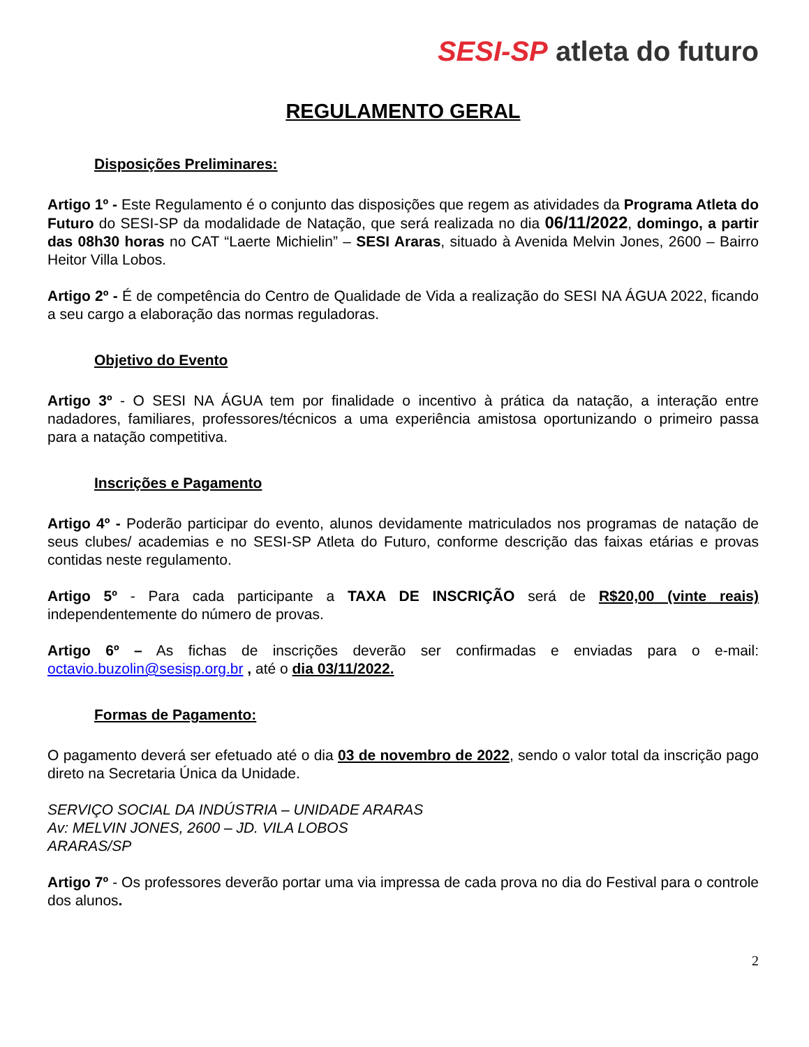SESI-SP atleta do futuro
REGULAMENTO GERAL
Disposições Preliminares:
Artigo 1º - Este Regulamento é o conjunto das disposições que regem as atividades da Programa Atleta do Futuro do SESI-SP da modalidade de Natação, que será realizada no dia 06/11/2022, domingo, a partir das 08h30 horas no CAT “Laerte Michielin” – SESI Araras, situado à Avenida Melvin Jones, 2600 – Bairro Heitor Villa Lobos.
Artigo 2º - É de competência do Centro de Qualidade de Vida a realização do SESI NA ÁGUA 2022, ficando a seu cargo a elaboração das normas reguladoras.
Objetivo do Evento
Artigo 3º - O SESI NA ÁGUA tem por finalidade o incentivo à prática da natação, a interação entre nadadores, familiares, professores/técnicos a uma experiência amistosa oportunizando o primeiro passa para a natação competitiva.
Inscrições e Pagamento
Artigo 4º - Poderão participar do evento, alunos devidamente matriculados nos programas de natação de seus clubes/ academias e no SESI-SP Atleta do Futuro, conforme descrição das faixas etárias e provas contidas neste regulamento.
Artigo 5º - Para cada participante a TAXA DE INSCRIÇÃO será de R$20,00 (vinte reais) independentemente do número de provas.
Artigo 6º – As fichas de inscrições deverão ser confirmadas e enviadas para o e-mail: octavio.buzolin@sesisp.org.br , até o dia 03/11/2022.
Formas de Pagamento:
O pagamento deverá ser efetuado até o dia 03 de novembro de 2022, sendo o valor total da inscrição pago direto na Secretaria Única da Unidade.
SERVIÇO SOCIAL DA INDÚSTRIA – UNIDADE ARARAS
Av: MELVIN JONES, 2600 – JD. VILA LOBOS
ARARAS/SP
Artigo 7º - Os professores deverão portar uma via impressa de cada prova no dia do Festival para o controle dos alunos.
2